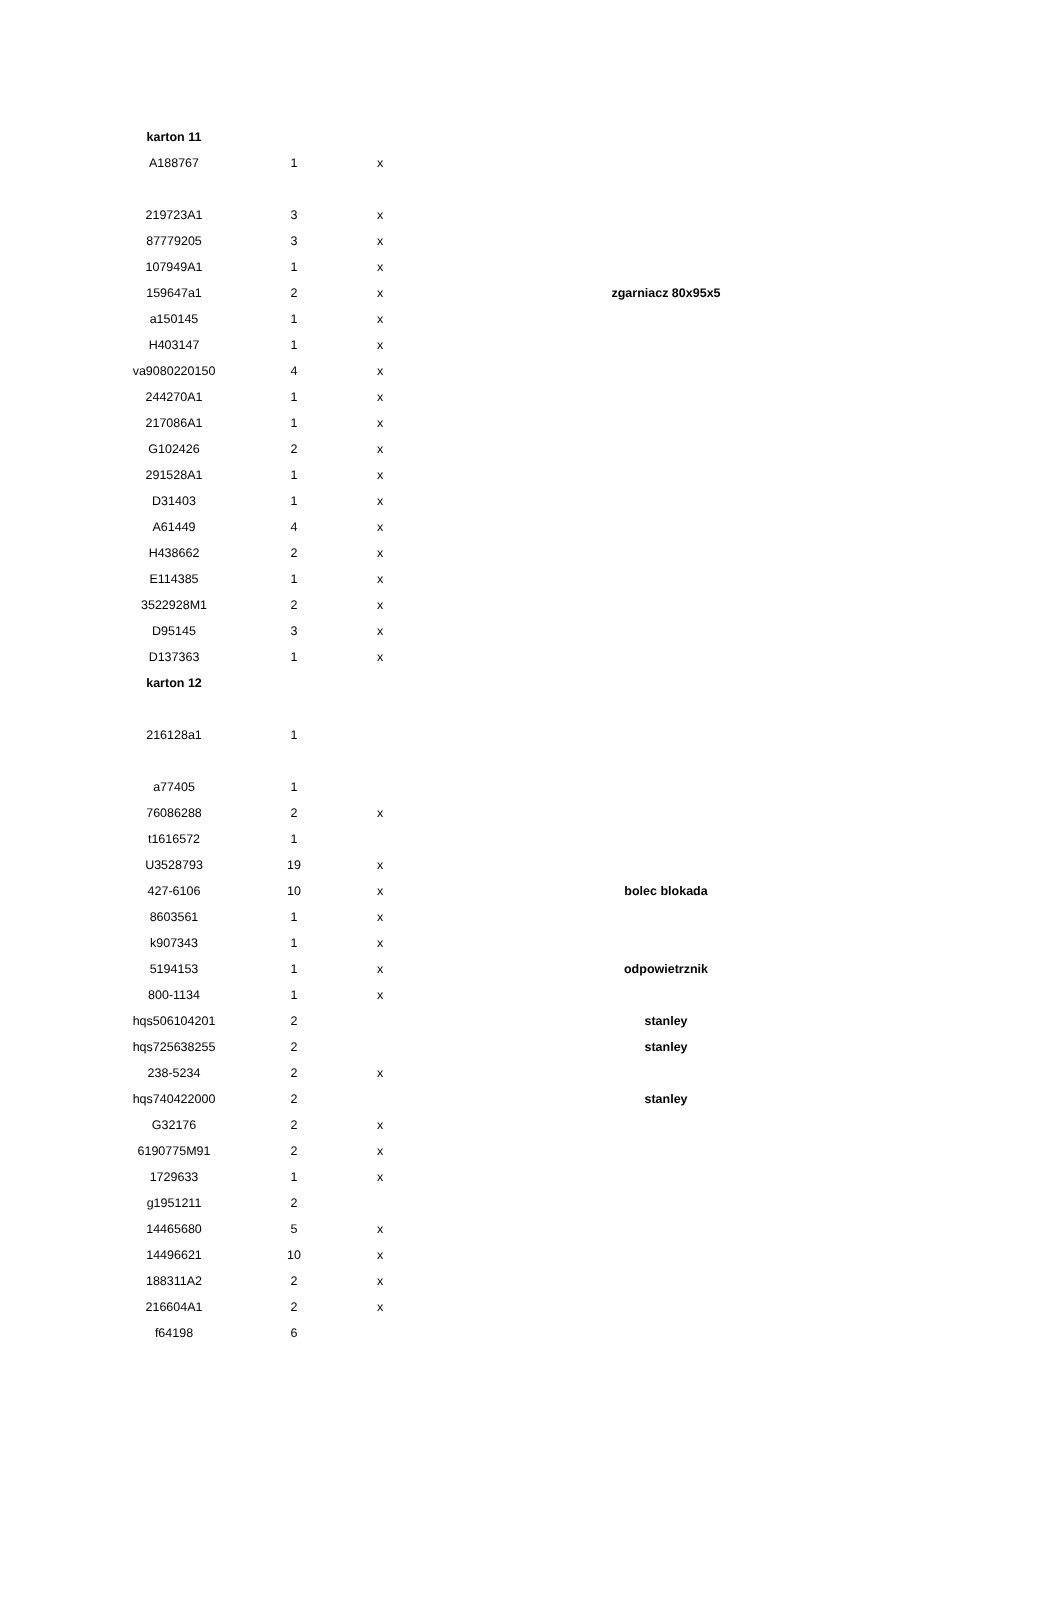| karton 11 | | | |
| A188767 | 1 | x | |
| 219723A1 | 3 | x | |
| 87779205 | 3 | x | |
| 107949A1 | 1 | x | |
| 159647a1 | 2 | x | zgarniacz 80x95x5 |
| a150145 | 1 | x | |
| H403147 | 1 | x | |
| va9080220150 | 4 | x | |
| 244270A1 | 1 | x | |
| 217086A1 | 1 | x | |
| G102426 | 2 | x | |
| 291528A1 | 1 | x | |
| D31403 | 1 | x | |
| A61449 | 4 | x | |
| H438662 | 2 | x | |
| E114385 | 1 | x | |
| 3522928M1 | 2 | x | |
| D95145 | 3 | x | |
| D137363 | 1 | x | |
| karton 12 | | | |
| 216128a1 | 1 | | |
| a77405 | 1 | | |
| 76086288 | 2 | x | |
| t1616572 | 1 | | |
| U3528793 | 19 | x | |
| 427-6106 | 10 | x | bolec blokada |
| 8603561 | 1 | x | |
| k907343 | 1 | x | |
| 5194153 | 1 | x | odpowietrznik |
| 800-1134 | 1 | x | |
| hqs506104201 | 2 | | stanley |
| hqs725638255 | 2 | | stanley |
| 238-5234 | 2 | x | |
| hqs740422000 | 2 | | stanley |
| G32176 | 2 | x | |
| 6190775M91 | 2 | x | |
| 1729633 | 1 | x | |
| g1951211 | 2 | | |
| 14465680 | 5 | x | |
| 14496621 | 10 | x | |
| 188311A2 | 2 | x | |
| 216604A1 | 2 | x | |
| f64198 | 6 | | |